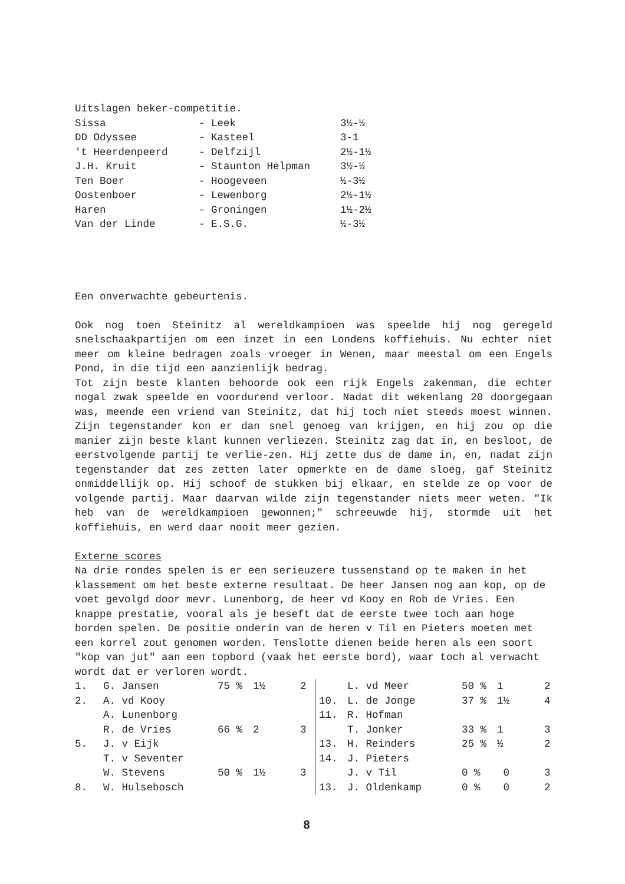Uitslagen beker-competitie.
| Sissa | - Leek | 3½-½ |
| DD Odyssee | - Kasteel | 3-1 |
| 't Heerdenpeerd | - Delfzijl | 2½-1½ |
| J.H. Kruit | - Staunton Helpman | 3½-½ |
| Ten Boer | - Hoogeveen | ½-3½ |
| Oostenboer | - Lewenborg | 2½-1½ |
| Haren | - Groningen | 1½-2½ |
| Van der Linde | - E.S.G. | ½-3½ |
Een onverwachte gebeurtenis.
Ook nog toen Steinitz al wereldkampioen was speelde hij nog geregeld snelschaakpartijen om een inzet in een Londens koffiehuis. Nu echter niet meer om kleine bedragen zoals vroeger in Wenen, maar meestal om een Engels Pond, in die tijd een aanzienlijk bedrag.
Tot zijn beste klanten behoorde ook een rijk Engels zakenman, die echter nogal zwak speelde en voordurend verloor. Nadat dit wekenlang 20 doorgegaan was, meende een vriend van Steinitz, dat hij toch niet steeds moest winnen. Zijn tegenstander kon er dan snel genoeg van krijgen, en hij zou op die manier zijn beste klant kunnen verliezen. Steinitz zag dat in, en besloot, de eerstvolgende partij te verlie-zen. Hij zette dus de dame in, en, nadat zijn tegenstander dat zes zetten later opmerkte en de dame sloeg, gaf Steinitz onmiddellijk op. Hij schoof de stukken bij elkaar, en stelde ze op voor de volgende partij. Maar daarvan wilde zijn tegenstander niets meer weten. "Ik heb van de wereldkampioen gewonnen;" schreeuwde hij, stormde uit het koffiehuis, en werd daar nooit meer gezien.
Externe scores
Na drie rondes spelen is er een serieuzere tussenstand op te maken in het klassement om het beste externe resultaat. De heer Jansen nog aan kop, op de voet gevolgd door mevr. Lunenborg, de heer vd Kooy en Rob de Vries. Een knappe prestatie, vooral als je beseft dat de eerste twee toch aan hoge borden spelen. De positie onderin van de heren v Til en Pieters moeten met een korrel zout genomen worden. Tenslotte dienen beide heren als een soort "kop van jut" aan een topbord (vaak het eerste bord), waar toch al verwacht wordt dat er verloren wordt.
| 1. | G. Jansen | 75 % | 1½ | 2 |
| 2. | A. vd Kooy | | | |
| | A. Lunenborg | | | |
| | R. de Vries | 66 % | 2 | 3 |
| 5. | J. v Eijk | | | |
| | T. v Seventer | | | |
| | W. Stevens | 50 % | 1½ | 3 |
| 8. | W. Hulsebosch | | | |
| | L. vd Meer | 50 % | 1 | 2 |
| 10. | L. de Jonge | 37 % | 1½ | 4 |
| 11. | R. Hofman | | | |
| | T. Jonker | 33 % | 1 | 3 |
| 13. | H. Reinders | 25 % | ½ | 2 |
| 14. | J. Pieters | | | |
| | J. v Til | 0 % | 0 | 3 |
| 13. | J. Oldenkamp | 0 % | 0 | 2 |
8